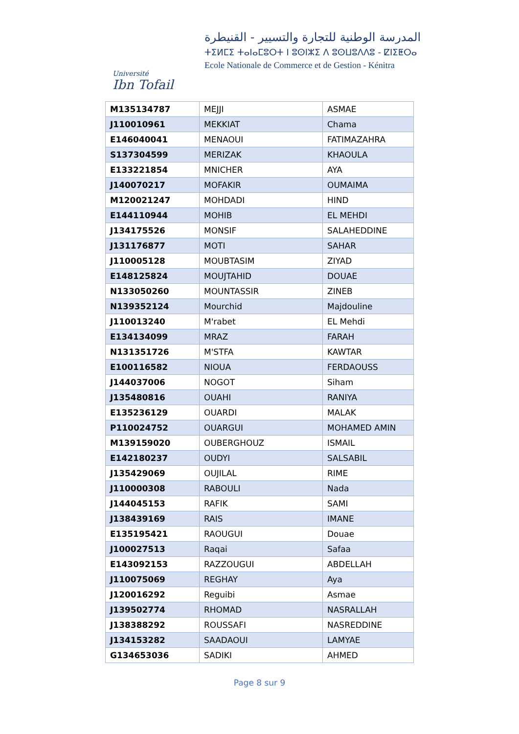Université
Ibn Tofail
المدرسة الوطنية للتجارة والتسيير - القنيطرة
ⵜⵉⵍⵎⵉ ⵜⴰⵏⴰⵎⵓⵔⵜ ⵏ ⵓⵙⵏⵣⵉ ⴷ ⵓⵙⵡⵓⴷⴷⵓ - ⵇⵏⵉⵟⵔⴰ
Ecole Nationale de Commerce et de Gestion - Kénitra
| M135134787 | MEJJI | ASMAE |
| J110010961 | MEKKIAT | Chama |
| E146040041 | MENAOUI | FATIMAZAHRA |
| S137304599 | MERIZAK | KHAOULA |
| E133221854 | MNICHER | AYA |
| J140070217 | MOFAKIR | OUMAIMA |
| M120021247 | MOHDADI | HIND |
| E144110944 | MOHIB | EL MEHDI |
| J134175526 | MONSIF | SALAHEDDINE |
| J131176877 | MOTI | SAHAR |
| J110005128 | MOUBTASIM | ZIYAD |
| E148125824 | MOUJTAHID | DOUAE |
| N133050260 | MOUNTASSIR | ZINEB |
| N139352124 | Mourchid | Majdouline |
| J110013240 | M'rabet | EL Mehdi |
| E134134099 | MRAZ | FARAH |
| N131351726 | M'STFA | KAWTAR |
| E100116582 | NIOUA | FERDAOUSS |
| J144037006 | NOGOT | Siham |
| J135480816 | OUAHI | RANIYA |
| E135236129 | OUARDI | MALAK |
| P110024752 | OUARGUI | MOHAMED AMIN |
| M139159020 | OUBERGHOUZ | ISMAIL |
| E142180237 | OUDYI | SALSABIL |
| J135429069 | OUJILAL | RIME |
| J110000308 | RABOULI | Nada |
| J144045153 | RAFIK | SAMI |
| J138439169 | RAIS | IMANE |
| E135195421 | RAOUGUI | Douae |
| J100027513 | Raqai | Safaa |
| E143092153 | RAZZOUGUI | ABDELLAH |
| J110075069 | REGHAY | Aya |
| J120016292 | Reguibi | Asmae |
| J139502774 | RHOMAD | NASRALLAH |
| J138388292 | ROUSSAFI | NASREDDINE |
| J134153282 | SAADAOUI | LAMYAE |
| G134653036 | SADIKI | AHMED |
Page 8 sur 9